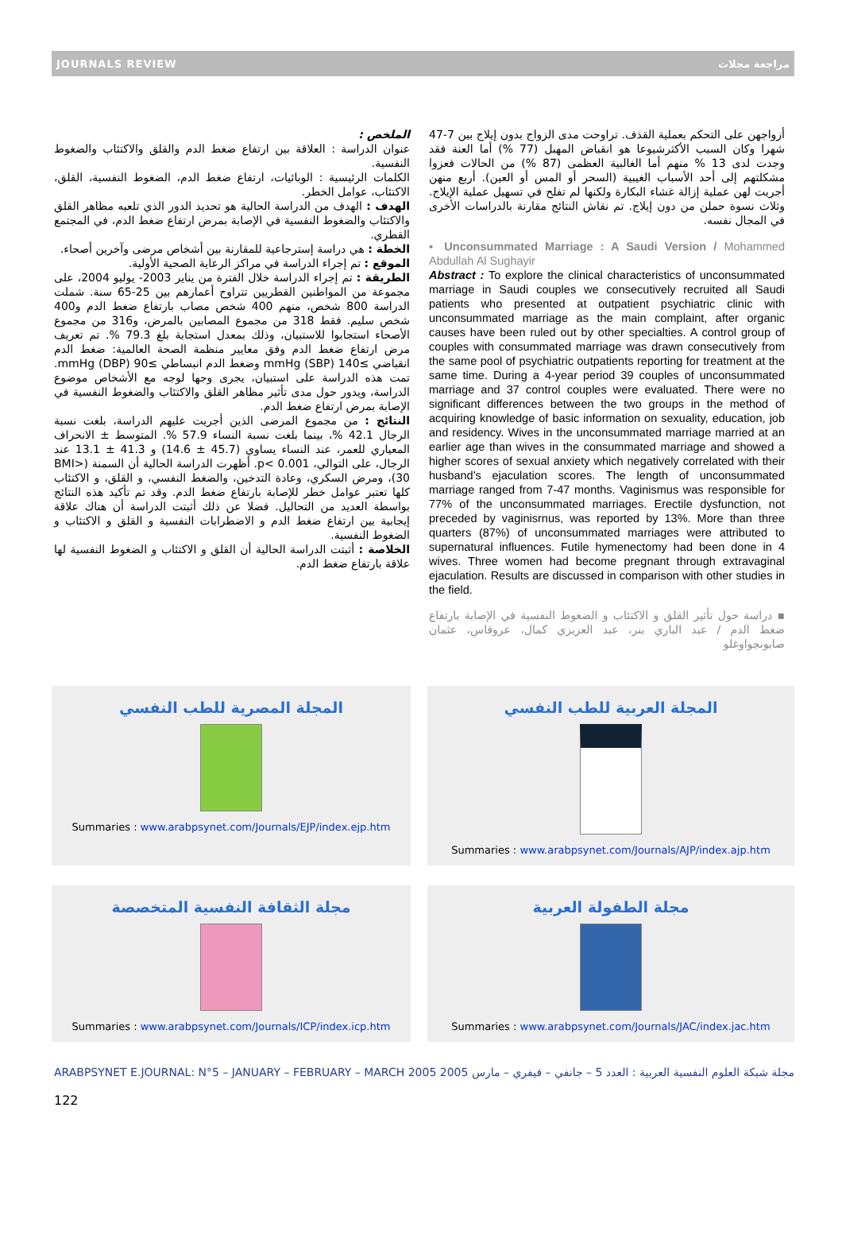JOURNALS REVIEW مراجعة مجلات
الملخص :
عنوان الدراسة : العلاقة بين ارتفاع ضغط الدم والقلق والاكتئاب والضغوط النفسية.
الكلمات الرئيسية : الوبائيات، ارتفاع ضغط الدم، الضغوط النفسية، القلق، الاكتئاب، عوامل الخطر.
الهدف : الهدف من الدراسة الحالية هو تحديد الدور الذي تلعبه مظاهر القلق والاكتئاب والضغوط النفسية في الإصابة بمرض ارتفاع ضغط الدم، في المجتمع القطري.
الخطة : هي دراسة إسترجاعية للمقارنة بين أشخاص مرضى وآخرين أصحاء.
الموقع : تم إجراء الدراسة في مراكز الرعاية الصحية الأولية.
الطريقة : تم إجراء الدراسة خلال الفترة من يناير 2003- يوليو 2004، على مجموعة من المواطنين القطريين تتراوح أعمارهم بين 25-65 سنة. شملت الدراسة 800 شخص، منهم 400 شخص مصاب بارتفاع ضغط الدم و400 شخص سليم. فقط 318 من مجموع المصابين بالمرض، و316 من مجموع الأصحاء استجابوا للاستبيان، وذلك بمعدل استجابة بلغ 79.3 %. تم تعريف مرض ارتفاع ضغط الدم وفق معايير منظمة الصحة العالمية: ضغط الدم انقباضي ≥140 mmHg (SBP) وضغط الدم انبساطي ≥90 mmHg (DBP). تمت هذه الدراسة على استبيان، يجرى وجها لوجه مع الأشخاص موضوع الدراسة، ويدور حول مدى تأثير مظاهر القلق والاكتئاب والضغوط النفسية في الإصابة بمرض ارتفاع ضغط الدم.
النتائج : من مجموع المرضى الذين أجريت عليهم الدراسة، بلغت نسبة الرجال 42.1 %، بينما بلغت نسبة النساء 57.9 %. المتوسط ± الانحراف المعياري للعمر، عند النساء يساوي (45.7 ± 14.6) و 41.3 ± 13.1 عند الرجال، على التوالي، p< 0.001. أظهرت الدراسة الحالية أن السمنة (BMI> 30)، ومرض السكري، وعادة التدخين، والضغط النفسي، و القلق، و الاكتئاب كلها تعتبر عوامل خطر للإصابة بارتفاع ضغط الدم. وقد تم تأكيد هذه النتائج بواسطة العديد من التحاليل. فضلا عن ذلك أثبتت الدراسة أن هناك علاقة إيجابية بين ارتفاع ضغط الدم و الاضطرابات النفسية و القلق و الاكتئاب و الضغوط النفسية.
الخلاصة : أثبتت الدراسة الحالية أن القلق و الاكتئاب و الضغوط النفسية لها علاقة بارتفاع ضغط الدم.
أزواجهن على التحكم بعملية القذف. تراوحت مدى الزواج بدون إيلاج بين 7-47 شهرا وكان السبب الأكثرشيوعا هو انقباض المهبل (77 %) أما العنة فقد وجدت لدى 13 % منهم أما الغالبية العظمى (87 %) من الحالات فعزوا مشكلتهم إلى أحد الأسباب الغيبية (السحر أو المس أو العين). أربع منهن أجريت لهن عملية إزالة غشاء البكارة ولكنها لم تفلح في تسهيل عملية الإيلاج. وثلاث نسوة حملن من دون إيلاج. تم نقاش النتائج مقارنة بالدراسات الأخرى في المجال نفسه.
▪ Unconsummated Marriage : A Saudi Version / Mohammed Abdullah Al Sughayir
Abstract : To explore the clinical characteristics of unconsummated marriage in Saudi couples we consecutively recruited all Saudi patients who presented at outpatient psychiatric clinic with unconsummated marriage as the main complaint, after organic causes have been ruled out by other specialties. A control group of couples with consummated marriage was drawn consecutively from the same pool of psychiatric outpatients reporting for treatment at the same time. During a 4-year period 39 couples of unconsummated marriage and 37 control couples were evaluated. There were no significant differences between the two groups in the method of acquiring knowledge of basic information on sexuality, education, job and residency. Wives in the unconsummated marriage married at an earlier age than wives in the consummated marriage and showed a higher scores of sexual anxiety which negatively correlated with their husband's ejaculation scores. The length of unconsummated marriage ranged from 7-47 months. Vaginismus was responsible for 77% of the unconsummated marriages. Erectile dysfunction, not preceded by vaginisrnus, was reported by 13%. More than three quarters (87%) of unconsummated marriages were attributed to supernatural influences. Futile hymenectomy had been done in 4 wives. Three women had become pregnant through extravaginal ejaculation. Results are discussed in comparison with other studies in the field.
▪ دراسة حول تأثير القلق و الاكتئاب و الضغوط النفسية في الإصابة بارتفاع ضغط الدم / عبد الباري بنر، عبد العزيزي كمال، عروفاس، عثمان صابونجواوغلو
المجلة المصرية للطب النفسي
Summaries : www.arabpsynet.com/Journals/EJP/index.ejp.htm
المجلة العربية للطب النفسي
Summaries : www.arabpsynet.com/Journals/AJP/index.ajp.htm
مجلة الثقافة النفسية المتخصصة
Summaries : www.arabpsynet.com/Journals/ICP/index.icp.htm
مجلة الطفولة العربية
Summaries : www.arabpsynet.com/Journals/JAC/index.jac.htm
ARABPSYNET E.JOURNAL: N°5 – JANUARY – FEBRUARY – MARCH 2005 مجلة شبكة العلوم النفسية العربية : العدد 5 – جانفي – فيفري – مارس 2005
122